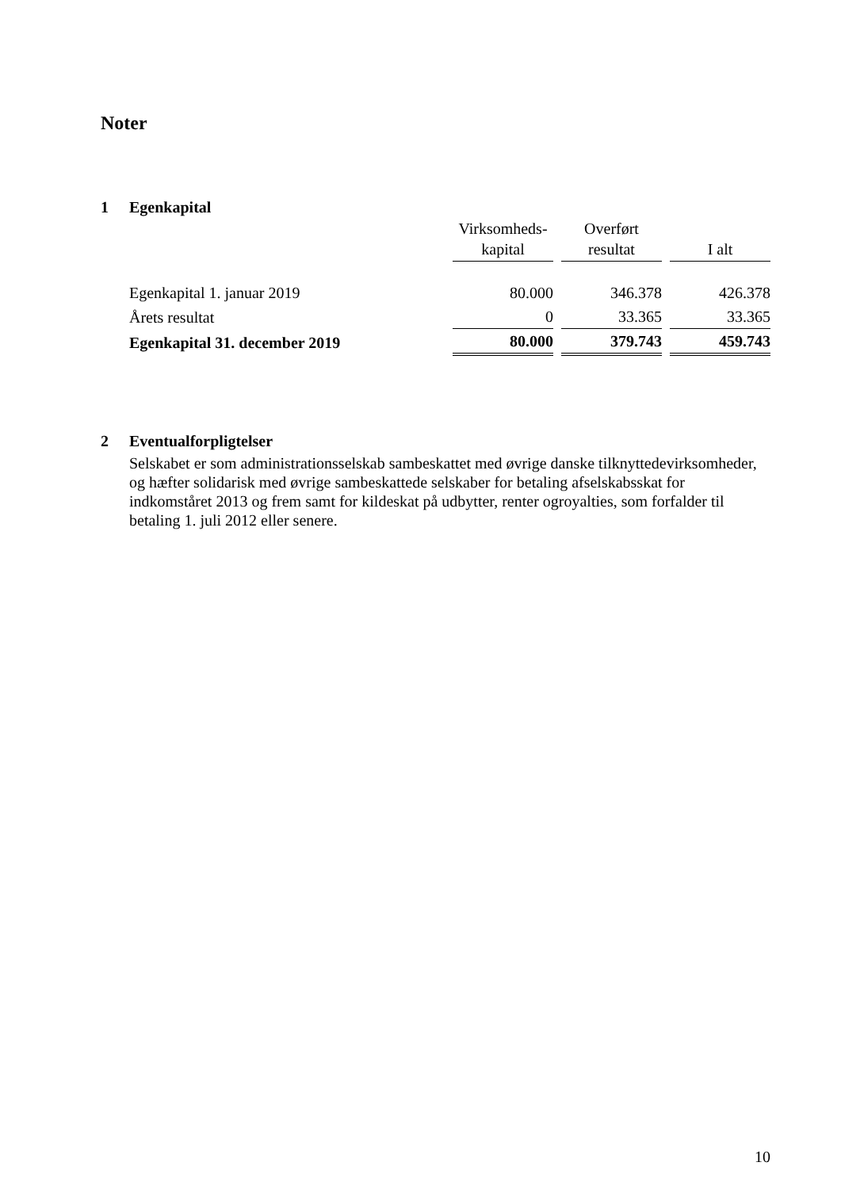Noter
1 Egenkapital
| | Virksomheds- kapital | Overført resultat | I alt |
| --- | --- | --- | --- |
| Egenkapital 1. januar 2019 | 80.000 | 346.378 | 426.378 |
| Årets resultat | 0 | 33.365 | 33.365 |
| Egenkapital 31. december 2019 | 80.000 | 379.743 | 459.743 |
2 Eventualforpligtelser
Selskabet er som administrationsselskab sambeskattet med øvrige danske tilknyttedevirksomheder, og hæfter solidarisk med øvrige sambeskattede selskaber for betaling afselskabsskat for indkomståret 2013 og frem samt for kildeskat på udbytter, renter ogroyalties, som forfalder til betaling 1. juli 2012 eller senere.
10